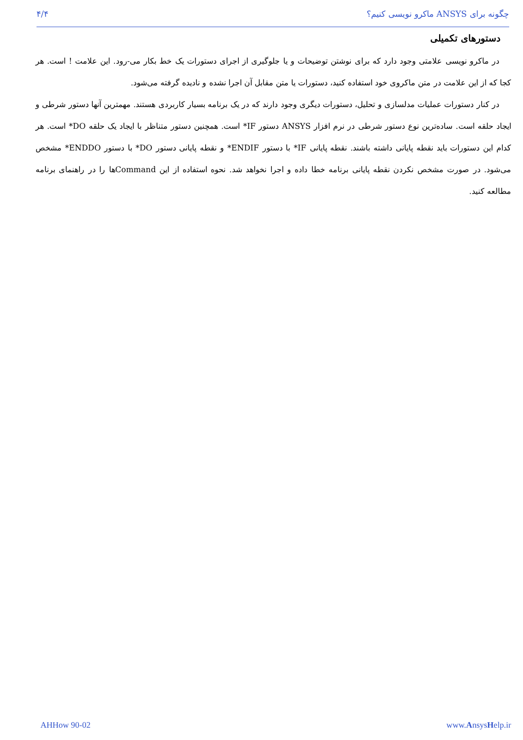۴/۴ چگونه برای ANSYS ماکرو نویسی کنیم؟
دستورهای تکمیلی
در ماکرو نویسی علامتی وجود دارد که برای نوشتن توضیحات و یا جلوگیری از اجرای دستورات یک خط بکار می-رود. این علامت ! است. هر کجا که از این علامت در متن ماکروی خود استفاده کنید، دستورات یا متن مقابل آن اجرا نشده و نادیده گرفته می‌شود.
در کنار دستورات عملیات مدلسازی و تحلیل، دستورات دیگری وجود دارند که در یک برنامه بسیار کاربردی هستند. مهمترین آنها دستور شرطی و ایجاد حلقه است. ساده‌ترین نوع دستور شرطی در نرم افزار ANSYS دستور IF* است. همچنین دستور متناظر با ایجاد یک حلقه DO* است. هر کدام این دستورات باید نقطه پایانی داشته باشند. نقطه پایانی IF* با دستور ENDIF* و نقطه پایانی دستور DO* با دستور ENDDO* مشخص می‌شود. در صورت مشخص نکردن نقطه پایانی برنامه خطا داده و اجرا نخواهد شد. نحوه استفاده از این Commandها را در راهنمای برنامه مطالعه کنید.
AHHow 90-02 www.AnsysHelp.ir